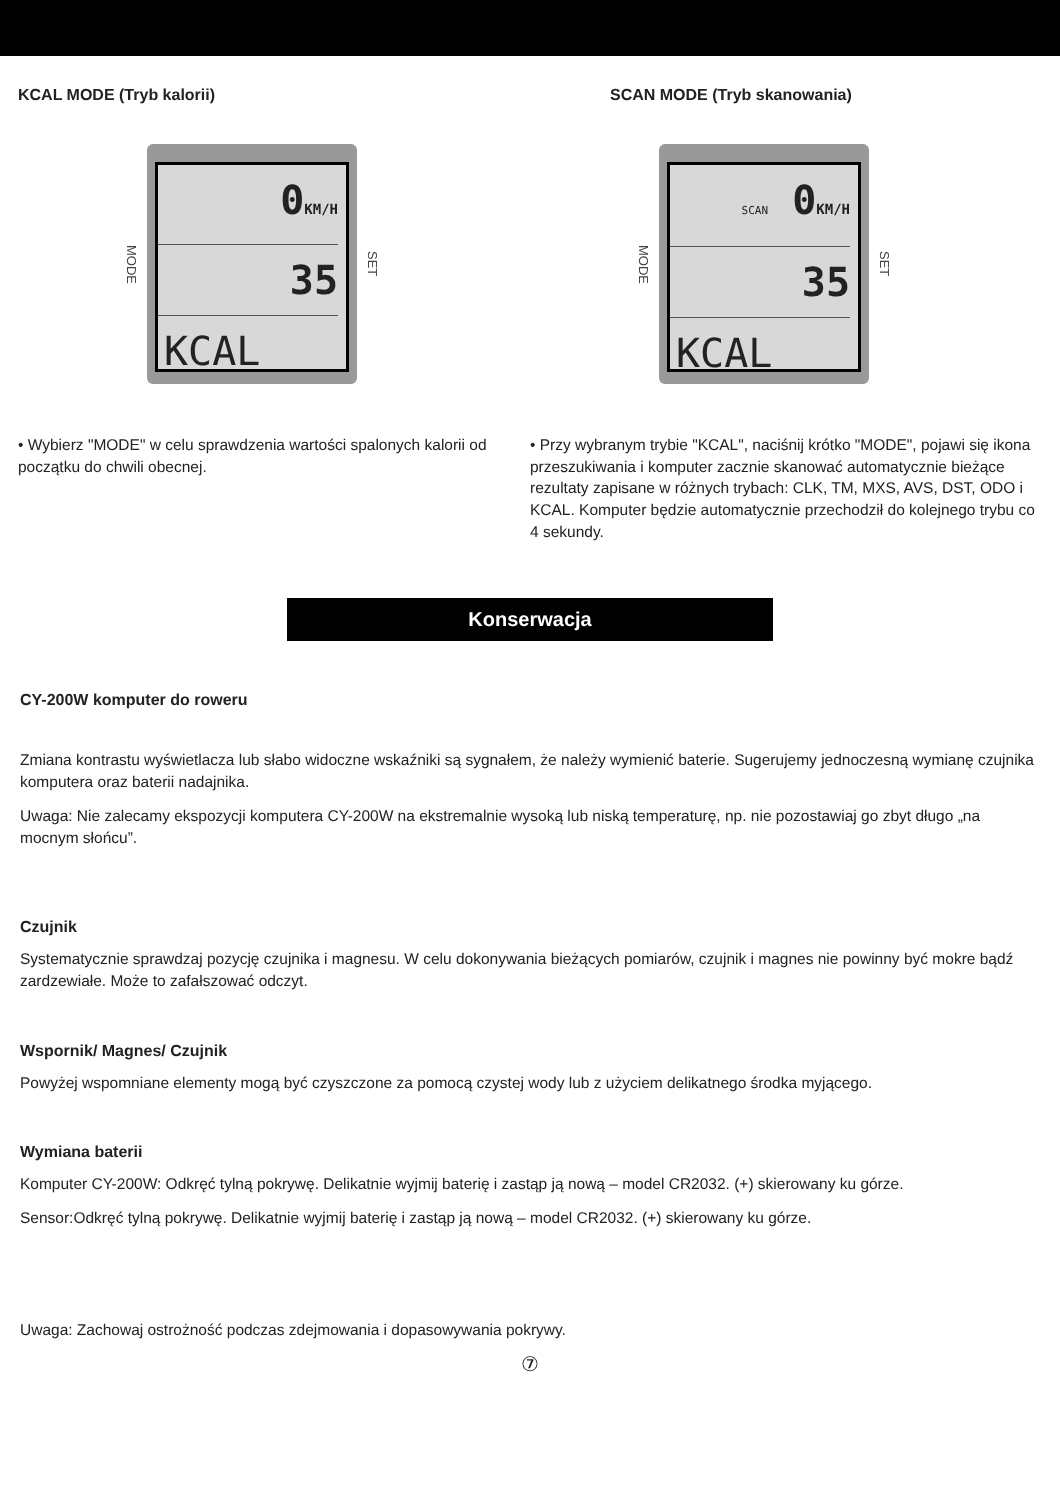KCAL MODE (Tryb kalorii)
MODE
0KM/H
35
KCAL
SET
• Wybierz "MODE" w celu sprawdzenia wartości spalonych kalorii od początku do chwili obecnej.
SCAN MODE (Tryb skanowania)
MODE
SCAN 0KM/H
35
KCAL
SET
• Przy wybranym trybie "KCAL", naciśnij krótko "MODE", pojawi się ikona przeszukiwania i komputer zacznie skanować automatycznie bieżące rezultaty zapisane w różnych trybach: CLK, TM, MXS, AVS, DST, ODO i KCAL. Komputer będzie automatycznie przechodził do kolejnego trybu co 4 sekundy.
Konserwacja
CY-200W komputer do roweru
Zmiana kontrastu wyświetlacza lub słabo widoczne wskaźniki są sygnałem, że należy wymienić baterie. Sugerujemy jednoczesną wymianę czujnika komputera oraz baterii nadajnika.
Uwaga: Nie zalecamy ekspozycji komputera CY-200W na ekstremalnie wysoką lub niską temperaturę, np. nie pozostawiaj go zbyt długo „na mocnym słońcu”.
Czujnik
Systematycznie sprawdzaj pozycję czujnika i magnesu. W celu dokonywania bieżących pomiarów, czujnik i magnes nie powinny być mokre bądź zardzewiałe. Może to zafałszować odczyt.
Wspornik/ Magnes/ Czujnik
Powyżej wspomniane elementy mogą być czyszczone za pomocą czystej wody lub z użyciem delikatnego środka myjącego.
Wymiana baterii
Komputer CY-200W: Odkręć tylną pokrywę. Delikatnie wyjmij baterię i zastąp ją nową – model CR2032. (+) skierowany ku górze.
Sensor:Odkręć tylną pokrywę. Delikatnie wyjmij baterię i zastąp ją nową – model CR2032. (+) skierowany ku górze.
Uwaga: Zachowaj ostrożność podczas zdejmowania i dopasowywania pokrywy.
⑦